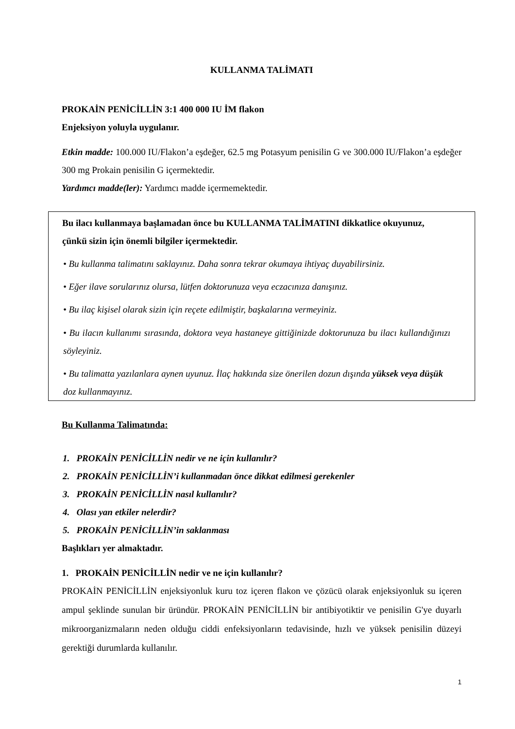KULLANMA TALİMATI
PROKAİN PENİCİLLİN 3:1 400 000 IU İM flakon
Enjeksiyon yoluyla uygulanır.
Etkin madde: 100.000 IU/Flakon’a eşdeğer, 62.5 mg Potasyum penisilin G ve 300.000 IU/Flakon’a eşdeğer 300 mg Prokain penisilin G içermektedir.
Yardımcı madde(ler): Yardımcı madde içermemektedir.
Bu ilacı kullanmaya başlamadan önce bu KULLANMA TALİMATINI dikkatlice okuyunuz, çünkü sizin için önemli bilgiler içermektedir.
• Bu kullanma talimatını saklayınız. Daha sonra tekrar okumaya ihtiyaç duyabilirsiniz.
• Eğer ilave sorularınız olursa, lütfen doktorunuza veya eczacınıza danışınız.
• Bu ilaç kişisel olarak sizin için reçete edilmiştir, başkalarına vermeyiniz.
• Bu ilacın kullanımı sırasında, doktora veya hastaneye gittiğinizde doktorunuza bu ilacı kullandığınızı söyleyiniz.
• Bu talimatta yazılanlara aynen uyunuz. İlaç hakkında size önerilen dozun dışında yüksek veya düşük doz kullanmayınız.
Bu Kullanma Talimatında:
1. PROKAİN PENİCİLLİN nedir ve ne için kullanılır?
2. PROKAİN PENİCİLLİN’i kullanmadan önce dikkat edilmesi gerekenler
3. PROKAİN PENİCİLLİN nasıl kullanılır?
4. Olası yan etkiler nelerdir?
5. PROKAİN PENİCİLLİN’in saklanması
Başlıkları yer almaktadır.
1. PROKAİN PENİCİLLİN nedir ve ne için kullanılır?
PROKAİN PENİCİLLİN enjeksiyonluk kuru toz içeren flakon ve çözücü olarak enjeksiyonluk su içeren ampul şeklinde sunulan bir üründür. PROKAİN PENİCİLLİN bir antibiyotiktir ve penisilin G'ye duyarlı mikroorganizmaların neden olduğu ciddi enfeksiyonların tedavisinde, hızlı ve yüksek penisilin düzeyi gerektiği durumlarda kullanılır.
1